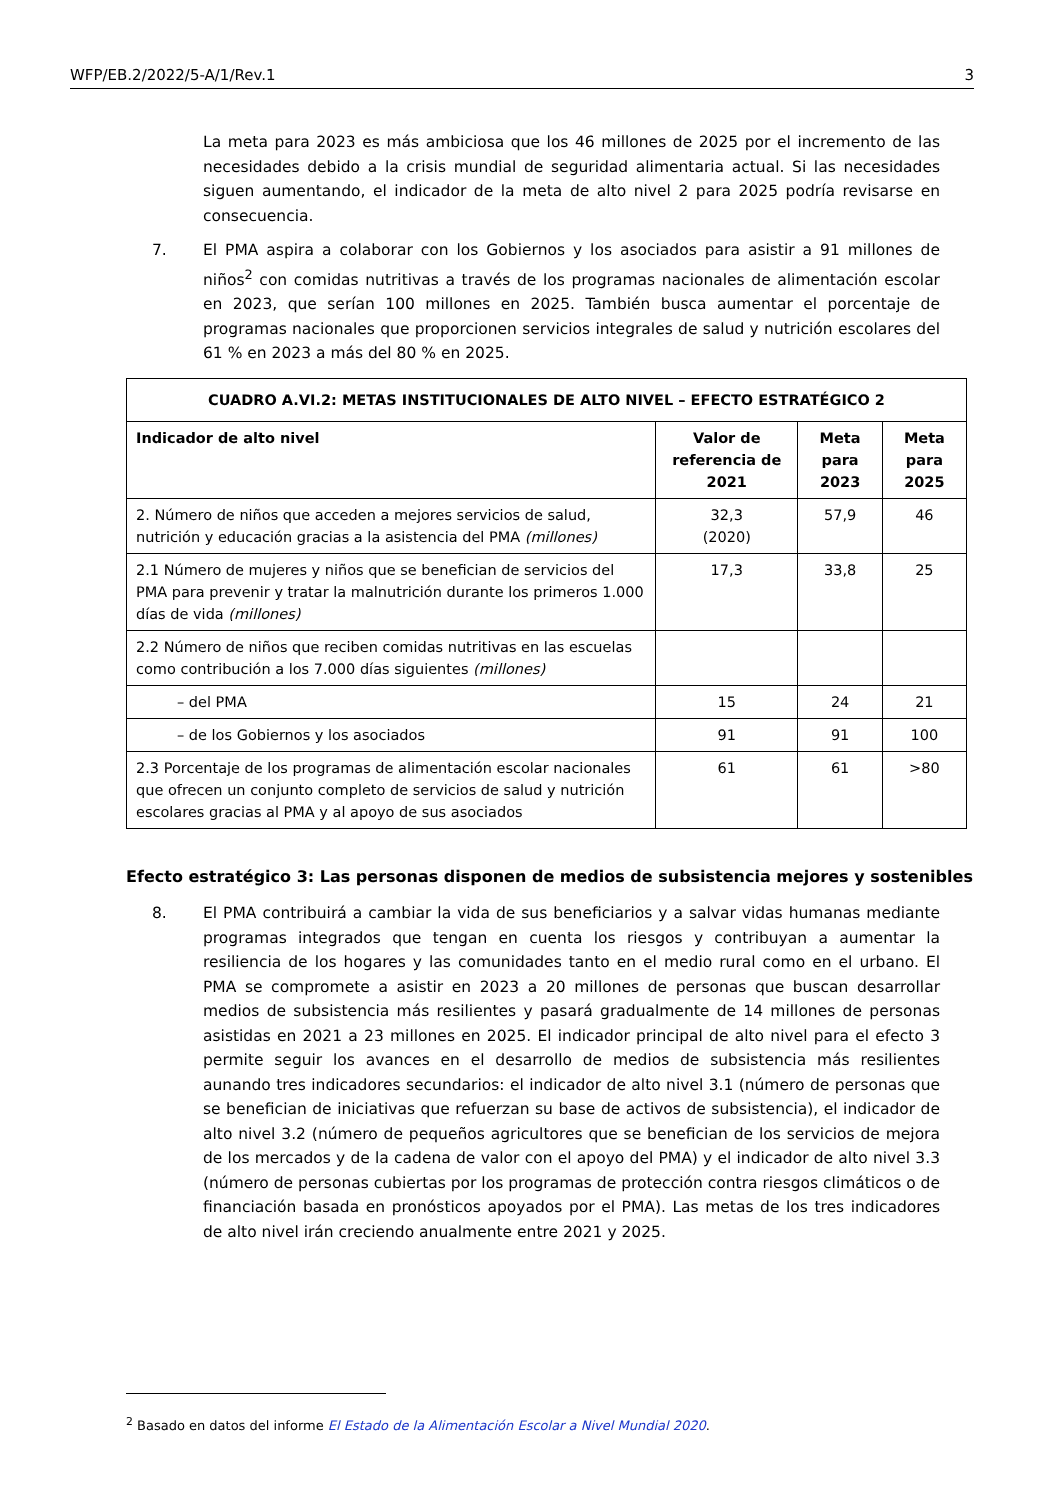WFP/EB.2/2022/5-A/1/Rev.1 3
La meta para 2023 es más ambiciosa que los 46 millones de 2025 por el incremento de las necesidades debido a la crisis mundial de seguridad alimentaria actual. Si las necesidades siguen aumentando, el indicador de la meta de alto nivel 2 para 2025 podría revisarse en consecuencia.
7. El PMA aspira a colaborar con los Gobiernos y los asociados para asistir a 91 millones de niños<sup>2</sup> con comidas nutritivas a través de los programas nacionales de alimentación escolar en 2023, que serían 100 millones en 2025. También busca aumentar el porcentaje de programas nacionales que proporcionen servicios integrales de salud y nutrición escolares del 61 % en 2023 a más del 80 % en 2025.
| CUADRO A.VI.2: METAS INSTITUCIONALES DE ALTO NIVEL – EFECTO ESTRATÉGICO 2 | | | |
| --- | --- | --- | --- |
| Indicador de alto nivel | Valor de referencia de 2021 | Meta para 2023 | Meta para 2025 |
| 2. Número de niños que acceden a mejores servicios de salud, nutrición y educación gracias a la asistencia del PMA (millones) | 32,3 (2020) | 57,9 | 46 |
| 2.1 Número de mujeres y niños que se benefician de servicios del PMA para prevenir y tratar la malnutrición durante los primeros 1.000 días de vida (millones) | 17,3 | 33,8 | 25 |
| 2.2 Número de niños que reciben comidas nutritivas en las escuelas como contribución a los 7.000 días siguientes (millones) | | | |
| – del PMA | 15 | 24 | 21 |
| – de los Gobiernos y los asociados | 91 | 91 | 100 |
| 2.3 Porcentaje de los programas de alimentación escolar nacionales que ofrecen un conjunto completo de servicios de salud y nutrición escolares gracias al PMA y al apoyo de sus asociados | 61 | 61 | >80 |
Efecto estratégico 3: Las personas disponen de medios de subsistencia mejores y sostenibles
8. El PMA contribuirá a cambiar la vida de sus beneficiarios y a salvar vidas humanas mediante programas integrados que tengan en cuenta los riesgos y contribuyan a aumentar la resiliencia de los hogares y las comunidades tanto en el medio rural como en el urbano. El PMA se compromete a asistir en 2023 a 20 millones de personas que buscan desarrollar medios de subsistencia más resilientes y pasará gradualmente de 14 millones de personas asistidas en 2021 a 23 millones en 2025. El indicador principal de alto nivel para el efecto 3 permite seguir los avances en el desarrollo de medios de subsistencia más resilientes aunando tres indicadores secundarios: el indicador de alto nivel 3.1 (número de personas que se benefician de iniciativas que refuerzan su base de activos de subsistencia), el indicador de alto nivel 3.2 (número de pequeños agricultores que se benefician de los servicios de mejora de los mercados y de la cadena de valor con el apoyo del PMA) y el indicador de alto nivel 3.3 (número de personas cubiertas por los programas de protección contra riesgos climáticos o de financiación basada en pronósticos apoyados por el PMA). Las metas de los tres indicadores de alto nivel irán creciendo anualmente entre 2021 y 2025.
<sup>2</sup> Basado en datos del informe El Estado de la Alimentación Escolar a Nivel Mundial 2020.